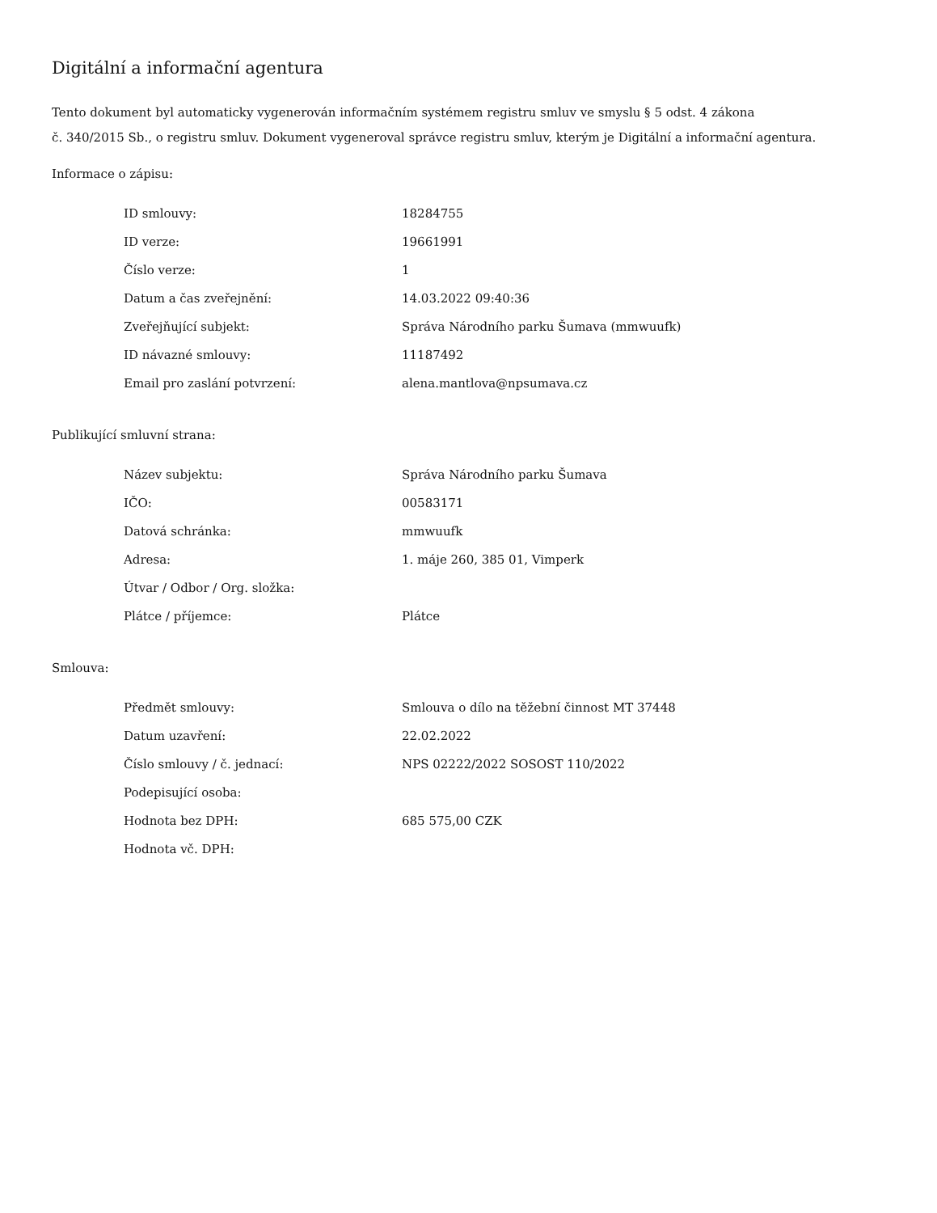Digitální a informační agentura
Tento dokument byl automaticky vygenerován informačním systémem registru smluv ve smyslu § 5 odst. 4 zákona
č. 340/2015 Sb., o registru smluv. Dokument vygeneroval správce registru smluv, kterým je Digitální a informační agentura.
Informace o zápisu:
| ID smlouvy: | 18284755 |
| ID verze: | 19661991 |
| Číslo verze: | 1 |
| Datum a čas zveřejnění: | 14.03.2022 09:40:36 |
| Zveřejňující subjekt: | Správa Národního parku Šumava (mmwuufk) |
| ID návazné smlouvy: | 11187492 |
| Email pro zaslání potvrzení: | alena.mantlova@npsumava.cz |
Publikující smluvní strana:
| Název subjektu: | Správa Národního parku Šumava |
| IČO: | 00583171 |
| Datová schránka: | mmwuufk |
| Adresa: | 1. máje 260, 385 01, Vimperk |
| Útvar / Odbor / Org. složka: | |
| Plátce / příjemce: | Plátce |
Smlouva:
| Předmět smlouvy: | Smlouva o dílo na těžební činnost MT 37448 |
| Datum uzavření: | 22.02.2022 |
| Číslo smlouvy / č. jednací: | NPS 02222/2022 SOSOST 110/2022 |
| Podepisující osoba: | |
| Hodnota bez DPH: | 685 575,00 CZK |
| Hodnota vč. DPH: | |